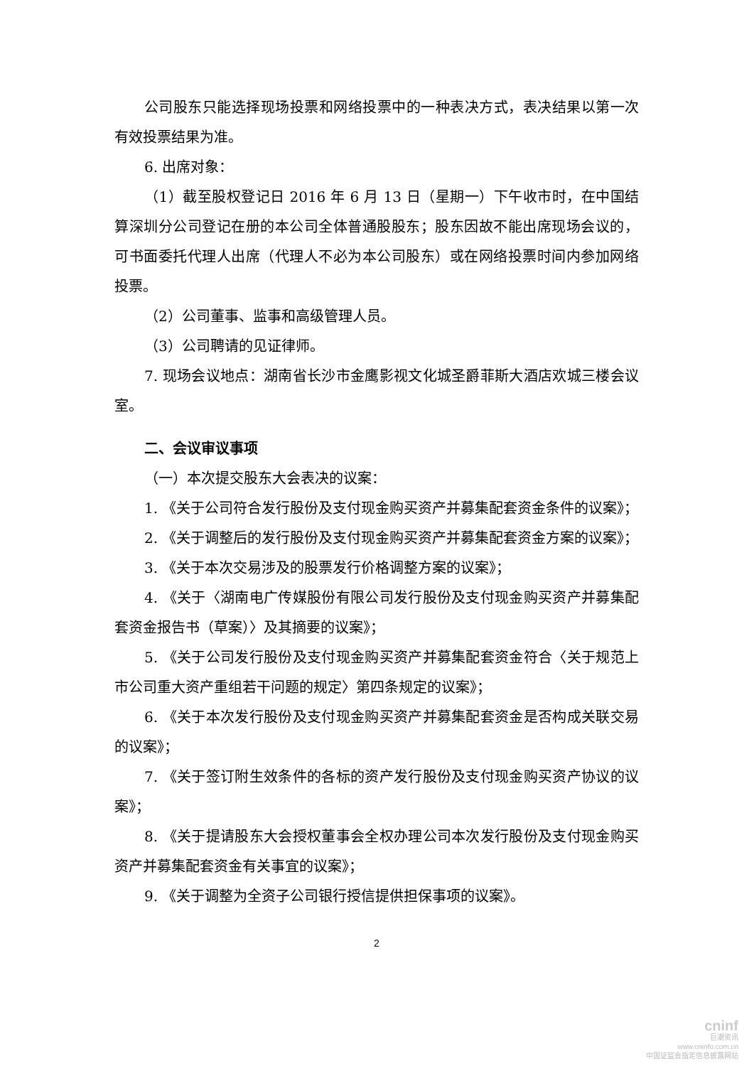公司股东只能选择现场投票和网络投票中的一种表决方式，表决结果以第一次有效投票结果为准。
6. 出席对象：
（1）截至股权登记日 2016 年 6 月 13 日（星期一）下午收市时，在中国结算深圳分公司登记在册的本公司全体普通股股东；股东因故不能出席现场会议的，可书面委托代理人出席（代理人不必为本公司股东）或在网络投票时间内参加网络投票。
（2）公司董事、监事和高级管理人员。
（3）公司聘请的见证律师。
7. 现场会议地点：湖南省长沙市金鹰影视文化城圣爵菲斯大酒店欢城三楼会议室。
二、会议审议事项
（一）本次提交股东大会表决的议案：
1. 《关于公司符合发行股份及支付现金购买资产并募集配套资金条件的议案》；
2. 《关于调整后的发行股份及支付现金购买资产并募集配套资金方案的议案》；
3. 《关于本次交易涉及的股票发行价格调整方案的议案》；
4. 《关于〈湖南电广传媒股份有限公司发行股份及支付现金购买资产并募集配套资金报告书（草案）〉及其摘要的议案》；
5. 《关于公司发行股份及支付现金购买资产并募集配套资金符合〈关于规范上市公司重大资产重组若干问题的规定〉第四条规定的议案》；
6. 《关于本次发行股份及支付现金购买资产并募集配套资金是否构成关联交易的议案》；
7. 《关于签订附生效条件的各标的资产发行股份及支付现金购买资产协议的议案》；
8. 《关于提请股东大会授权董事会全权办理公司本次发行股份及支付现金购买资产并募集配套资金有关事宜的议案》；
9. 《关于调整为全资子公司银行授信提供担保事项的议案》。
2
cninf
巨潮资讯
www.cninfo.com.cn
中国证监会指定信息披露网站